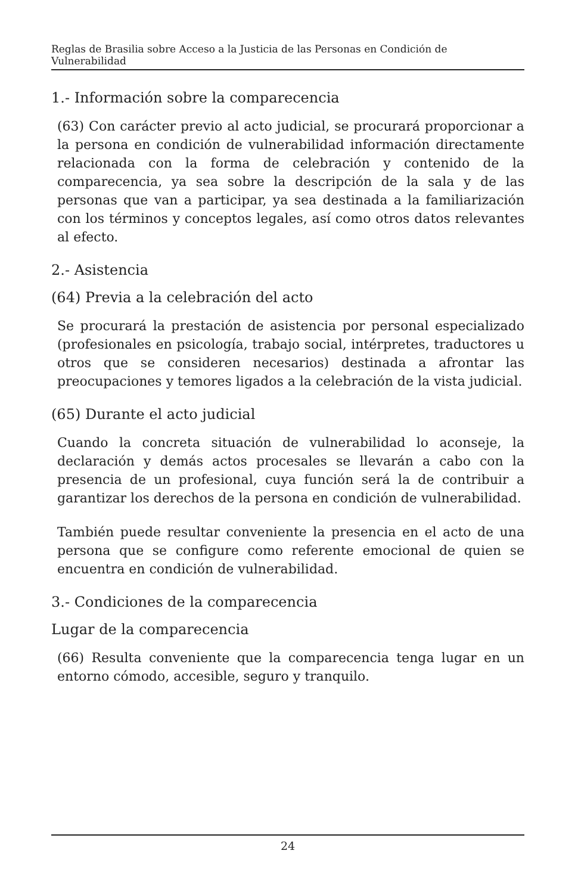Reglas de Brasilia sobre Acceso a la Justicia de las Personas en Condición de Vulnerabilidad
1.- Información sobre la comparecencia
(63) Con carácter previo al acto judicial, se procurará proporcionar a la persona en condición de vulnerabilidad información directamente relacionada con la forma de celebración y contenido de la comparecencia, ya sea sobre la descripción de la sala y de las personas que van a participar, ya sea destinada a la familiarización con los términos y conceptos legales, así como otros datos relevantes al efecto.
2.- Asistencia
(64) Previa a la celebración del acto
Se procurará la prestación de asistencia por personal especializado (profesionales en psicología, trabajo social, intérpretes, traductores u otros que se consideren necesarios) destinada a afrontar las preocupaciones y temores ligados a la celebración de la vista judicial.
(65) Durante el acto judicial
Cuando la concreta situación de vulnerabilidad lo aconseje, la declaración y demás actos procesales se llevarán a cabo con la presencia de un profesional, cuya función será la de contribuir a garantizar los derechos de la persona en condición de vulnerabilidad.
También puede resultar conveniente la presencia en el acto de una persona que se configure como referente emocional de quien se encuentra en condición de vulnerabilidad.
3.- Condiciones de la comparecencia
Lugar de la comparecencia
(66) Resulta conveniente que la comparecencia tenga lugar en un entorno cómodo, accesible, seguro y tranquilo.
24